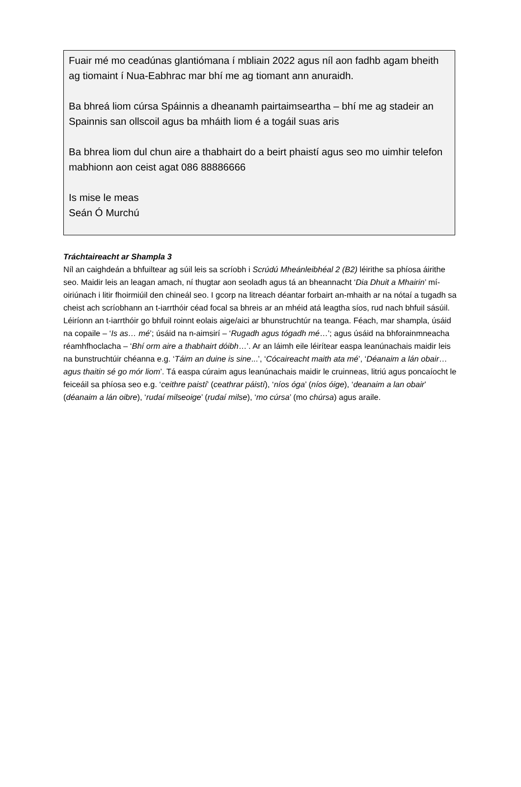Fuair mé mo ceadúnas glantiómana í mbliain 2022 agus níl aon fadhb agam bheith ag tiomaint í Nua-Eabhrac mar bhí me ag tiomant ann anuraidh.
Ba bhreá liom cúrsa Spáinnis a dheanamh pairtaimseartha – bhí me ag stadeir an Spainnis san ollscoil agus ba mháith liom é a togáil suas aris
Ba bhrea liom dul chun aire a thabhairt do a beirt phaistí agus seo mo uimhir telefon mabhionn aon ceist agat 086 88886666
Is mise le meas
Seán Ó Murchú
Tráchtaireacht ar Shampla 3
Níl an caighdeán a bhfuiltear ag súil leis sa scríobh i Scrúdú Mheánleibhéal 2 (B2) léirithe sa phíosa áirithe seo. Maidir leis an leagan amach, ní thugtar aon seoladh agus tá an bheannacht ‘Dia Dhuit a Mhairin’ mí-oiriúnach i litir fhoirmiúil den chineál seo. I gcorp na litreach déantar forbairt an-mhaith ar na nótaí a tugadh sa cheist ach scríobhann an t-iarrthóir céad focal sa bhreis ar an mhéid atá leagtha síos, rud nach bhfuil sásúil. Léiríonn an t-iarrthóir go bhfuil roinnt eolais aige/aici ar bhunstruchtúr na teanga. Féach, mar shampla, úsáid na copaile – ‘Is as… mé’; úsáid na n-aimsirí – ‘Rugadh agus tógadh mé…’; agus úsáid na bhforainmneacha réamhfhoclacha – ‘Bhí orm aire a thabhairt dóibh…’. Ar an láimh eile léirítear easpa leanúnachais maidir leis na bunstruchtúir chéanna e.g. ‘Táim an duine is sine...’, ‘Cócaireacht maith ata mé’, ‘Déanaim a lán obair…agus thaitin sé go mór liom’. Tá easpa cúraim agus leanúnachais maidir le cruinneas, litriú agus poncaíocht le feiceáil sa phíosa seo e.g. ‘ceithre paistí’ (ceathrar páistí), ‘níos óga’ (níos óige), ‘deanaim a lan obair’ (déanaim a lán oibre), ‘rudaí milseoige’ (rudaí milse), ‘mo cúrsa’ (mo chúrsa) agus araile.